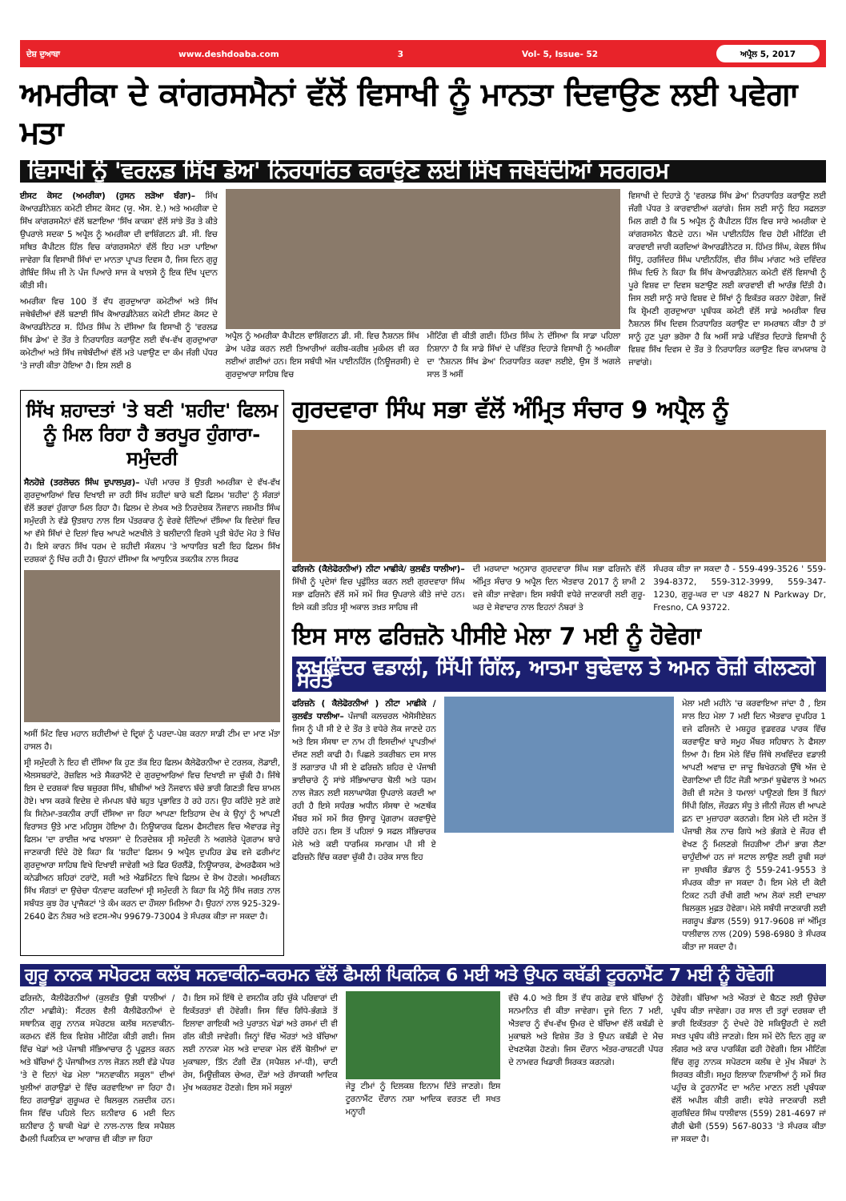ਦੇਸ਼ ਦੁਆਬਾ www.deshdoaba.com 3 Vol- 5, Issue- 52 ਅਪ੍ਰੈਲ 5, 2017
ਅਮਰੀਕਾ ਦੇ ਕਾਂਗਰਸਮੈਨਾਂ ਵੱਲੋਂ ਵਿਸਾਖੀ ਨੂੰ ਮਾਨਤਾ ਦਿਵਾਉਣ ਲਈ ਪਵੇਗਾ ਮਤਾ
ਵਿਸਾਖੀ ਨੂੰ 'ਵਰਲਡ ਸਿੱਖ ਡੇਅ' ਨਿਰਧਾਰਿਤ ਕਰਾਉਣ ਲਈ ਸਿੱਖ ਜਥੇਬੰਦੀਆਂ ਸਰਗਰਮ
ਈਸਟ ਕੋਸਟ (ਅਮਰੀਕਾ) (ਹੁਸਨ ਲੜੋਆ ਬੰਗਾ)– ਸਿੱਖ ਕੋਆਰਡੀਨੇਸ਼ਨ ਕਮੇਟੀ ਈਸਟ ਕੋਸਟ (ਯੂ. ਐਸ. ਏ.) ਅਤੇ ਅਮਰੀਕਾ ਦੇ ਸਿੱਖ ਕਾਂਗਰਸਮੈਨਾਂ ਵੱਲੋਂ ਬਣਾਇਆ 'ਸਿੱਖ ਕਾਕਸ' ਵੱਲੋਂ ਸਾਂਝੇ ਤੌਰ ਤੇ ਕੀਤੇ ਉਪਰਾਲੇ ਸਦਕਾ 5 ਅਪ੍ਰੈਲ ਨੂੰ ਅਮਰੀਕਾ ਦੀ ਵਾਸ਼ਿੰਗਟਨ ਡੀ. ਸੀ. ਵਿਚ ਸਥਿਤ ਕੈਪੀਟਲ ਹਿੱਲ ਵਿਚ ਕਾਂਗਰਸਮੈਨਾਂ ਵੱਲੋਂ ਇਹ ਮਤਾ ਪਾਇਆ ਜਾਵੇਗਾ ਕਿ ਵਿਸਾਖੀ ਸਿੱਖਾਂ ਦਾ ਮਾਨਤਾ ਪ੍ਰਾਪਤ ਦਿਵਸ ਹੈ, ਜਿਸ ਦਿਨ ਗੁਰੂ ਗੋਬਿੰਦ ਸਿੰਘ ਜੀ ਨੇ ਪੰਜ ਪਿਆਰੇ ਸਾਜ ਕੇ ਖਾਲਸੇ ਨੂੰ ਇਕ ਦਿੱਖ ਪ੍ਰਦਾਨ ਕੀਤੀ ਸੀ।
ਅਮਰੀਕਾ ਵਿਚ 100 ਤੋਂ ਵੱਧ ਗੁਰਦੁਆਰਾ ਕਮੇਟੀਆਂ ਅਤੇ ਸਿੱਖ ਜਥੇਬੰਦੀਆਂ ਵੱਲੋਂ ਬਣਾਈ ਸਿੱਖ ਕੋਆਰਡੀਨੇਸ਼ਨ ਕਮੇਟੀ ਈਸਟ ਕੋਸਟ ਦੇ ਕੋਆਰਡੀਨੇਟਰ ਸ. ਹਿੰਮਤ ਸਿੰਘ ਨੇ ਦੱਸਿਆ ਕਿ ਵਿਸਾਖੀ ਨੂੰ 'ਵਰਲਡ ਸਿੱਖ ਡੇਅ' ਦੇ ਤੌਰ ਤੇ ਨਿਰਧਾਰਿਤ ਕਰਾਉਣ ਲਈ ਵੱਖ-ਵੱਖ ਗੁਰਦੁਆਰਾ ਕਮੇਟੀਆਂ ਅਤੇ ਸਿੱਖ ਜਥੇਬੰਦੀਆਂ ਵੱਲੋਂ ਮਤੇ ਪਵਾਉਣ ਦਾ ਕੰਮ ਜੰਗੀ ਪੱਧਰ 'ਤੇ ਜਾਰੀ ਕੀਤਾ ਹੋਇਆ ਹੈ। ਇਸ ਲਈ 8
ਅਪ੍ਰੈਲ ਨੂੰ ਅਮਰੀਕਾ ਕੈਪੀਟਲ ਵਾਸ਼ਿੰਗਟਨ ਡੀ. ਸੀ. ਵਿਚ ਨੈਸ਼ਨਲ ਸਿੱਖ ਡੇਅ ਪਰੇਡ ਕਰਨ ਲਈ ਤਿਆਰੀਆਂ ਕਰੀਬ-ਕਰੀਬ ਮੁਕੰਮਲ ਵੀ ਕਰ ਲਈਆਂ ਗਈਆਂ ਹਨ। ਇਸ ਸਬੰਧੀ ਅੱਜ ਪਾਈਨਹਿੱਲ (ਨਿਊਜਰਸੀ) ਦੇ ਗੁਰਦੁਆਰਾ ਸਾਹਿਬ ਵਿਚ
ਮੀਟਿੰਗ ਵੀ ਕੀਤੀ ਗਈ। ਹਿੰਮਤ ਸਿੰਘ ਨੇ ਦੱਸਿਆ ਕਿ ਸਾਡਾ ਪਹਿਲਾ ਨਿਸ਼ਾਨਾ ਹੈ ਕਿ ਸਾਡੇ ਸਿੱਖਾਂ ਦੇ ਪਵਿੱਤਰ ਦਿਹਾੜੇ ਵਿਸਾਖੀ ਨੂੰ ਅਮਰੀਕਾ ਦਾ 'ਨੈਸ਼ਨਲ ਸਿੱਖ ਡੇਅ' ਨਿਰਧਾਰਿਤ ਕਰਵਾ ਲਈਏ, ਉਸ ਤੋਂ ਅਗਲੇ ਸਾਲ ਤੋਂ ਅਸੀਂ
ਵਿਸਾਖੀ ਦੇ ਦਿਹਾੜੇ ਨੂੰ 'ਵਰਲਡ ਸਿੱਖ ਡੇਅ' ਨਿਰਧਾਰਿਤ ਕਰਾਉਣ ਲਈ ਜੰਗੀ ਪੱਧਰ ਤੇ ਕਾਰਵਾਈਆਂ ਕਰਾਂਗੇ। ਜਿਸ ਲਈ ਸਾਨੂੰ ਇਹ ਸਫਲਤਾ ਮਿਲ ਗਈ ਹੈ ਕਿ 5 ਅਪ੍ਰੈਲ ਨੂੰ ਕੈਪੀਟਲ ਹਿੱਲ ਵਿਚ ਸਾਰੇ ਅਮਰੀਕਾ ਦੇ ਕਾਂਗਰਸਮੈਨ ਬੈਠਦੇ ਹਨ। ਅੱਜ ਪਾਈਨਹਿੱਲ ਵਿਚ ਹੋਈ ਮੀਟਿੰਗ ਦੀ ਕਾਰਵਾਈ ਜਾਰੀ ਕਰਦਿਆਂ ਕੋਆਰਡੀਨੇਟਰ ਸ. ਹਿੰਮਤ ਸਿੰਘ, ਕੇਵਲ ਸਿੰਘ ਸਿੱਧੂ, ਹਰਜਿੰਦਰ ਸਿੰਘ ਪਾਈਨਹਿੱਲ, ਵੀਰ ਸਿੰਘ ਮਾਂਗਟ ਅਤੇ ਦਵਿੰਦਰ ਸਿੰਘ ਦਿਓ ਨੇ ਕਿਹਾ ਕਿ ਸਿੱਖ ਕੋਆਰਡੀਨੇਸ਼ਨ ਕਮੇਟੀ ਵੱਲੋਂ ਵਿਸਾਖੀ ਨੂੰ ਪੂਰੇ ਵਿਸ਼ਵ ਦਾ ਦਿਵਸ ਬਣਾਉਣ ਲਈ ਕਾਰਵਾਈ ਵੀ ਆਰੰਭ ਦਿੱਤੀ ਹੈ। ਜਿਸ ਲਈ ਸਾਨੂੰ ਸਾਰੇ ਵਿਸ਼ਵ ਦੇ ਸਿੱਖਾਂ ਨੂੰ ਇਕੱਤਰ ਕਰਨਾ ਹੋਵੇਗਾ, ਜਿਵੇਂ ਕਿ ਸ਼੍ਰੋਮਣੀ ਗੁਰਦੁਆਰਾ ਪ੍ਰਬੰਧਕ ਕਮੇਟੀ ਵੱਲੋਂ ਸਾਡੇ ਅਮਰੀਕਾ ਵਿਚ ਨੈਸ਼ਨਲ ਸਿੱਖ ਦਿਵਸ ਨਿਰਧਾਰਿਤ ਕਰਾਉਣ ਦਾ ਸਮਰਥਨ ਕੀਤਾ ਹੈ ਤਾਂ ਸਾਨੂੰ ਹੁਣ ਪੂਰਾ ਭਰੋਸਾ ਹੈ ਕਿ ਅਸੀਂ ਸਾਡੇ ਪਵਿੱਤਰ ਦਿਹਾੜੇ ਵਿਸਾਖੀ ਨੂੰ ਵਿਸ਼ਵ ਸਿੱਖ ਦਿਵਸ ਦੇ ਤੌਰ ਤੇ ਨਿਰਧਾਰਿਤ ਕਰਾਉਣ ਵਿਚ ਕਾਮਯਾਬ ਹੋ ਜਾਵਾਂਗੇ।
ਸਿੱਖ ਸ਼ਹਾਦਤਾਂ 'ਤੇ ਬਣੀ 'ਸ਼ਹੀਦ' ਫਿਲਮ ਨੂੰ ਮਿਲ ਰਿਹਾ ਹੈ ਭਰਪੂਰ ਹੁੰਗਾਰਾ- ਸਮੁੰਦਰੀ
ਸੈਨਹੋਜ਼ੇ (ਤਰਲੋਚਨ ਸਿੰਘ ਦੁਪਾਲਪੁਰ)– ਪੱਚੀ ਮਾਰਚ ਤੋਂ ਉਤਰੀ ਅਮਰੀਕਾ ਦੇ ਵੱਖ-ਵੱਖ ਗੁਰਦੁਆਰਿਆਂ ਵਿਚ ਦਿਖਾਈ ਜਾ ਰਹੀ ਸਿੱਖ ਸ਼ਹੀਦਾਂ ਬਾਰੇ ਬਣੀ ਫਿਲਮ 'ਸ਼ਹੀਦ' ਨੂੰ ਸੰਗਤਾਂ ਵੱਲੋਂ ਭਰਵਾਂ ਹੁੰਗਾਰਾ ਮਿਲ ਰਿਹਾ ਹੈ। ਫਿਲਮ ਦੇ ਲੇਖਕ ਅਤੇ ਨਿਰਦੇਸ਼ਕ ਨੌਜਵਾਨ ਜਸ਼ਮੀਤ ਸਿੰਘ ਸਮੁੰਦਰੀ ਨੇ ਵੱਡੇ ਉਤਸ਼ਾਹ ਨਾਲ ਇਸ ਪੱਤਰਕਾਰ ਨੂੰ ਵੇਰਵੇ ਦਿੰਦਿਆਂ ਦੱਸਿਆ ਕਿ ਵਿਦੇਸ਼ਾਂ ਵਿਚ ਆ ਵੱਸੇ ਸਿੱਖਾਂ ਦੇ ਦਿਲਾਂ ਵਿਚ ਆਪਣੇ ਅਣਖੀਲੇ ਤੇ ਬਲੀਦਾਨੀ ਵਿਰਸੇ ਪ੍ਰਤੀ ਬੇਹੱਦ ਮੋਹ ਤੇ ਖਿੱਚ ਹੈ। ਇਸੇ ਕਾਰਨ ਸਿੱਖ ਧਰਮ ਦੇ ਸ਼ਹੀਦੀ ਸੰਕਲਪ 'ਤੇ ਆਧਾਰਿਤ ਬਣੀ ਇਹ ਫਿਲਮ ਸਿੱਖ ਦਰਸ਼ਕਾਂ ਨੂੰ ਖਿੱਚ ਰਹੀ ਹੈ। ਉਹਨਾਂ ਦੱਸਿਆ ਕਿ ਆਧੁਨਿਕ ਤਕਨੀਕ ਨਾਲ ਸਿਰਫ
ਅਸੀਂ ਮਿੰਟ ਵਿਚ ਮਹਾਨ ਸ਼ਹੀਦੀਆਂ ਦੇ ਦ੍ਰਿਸ਼ਾਂ ਨੂੰ ਪਰਦਾ-ਪੇਸ਼ ਕਰਨਾ ਸਾਡੀ ਟੀਮ ਦਾ ਮਾਣ ਮੱਤਾ ਹਾਸਲ ਹੈ।
ਸ੍ਰੀ ਸਮੁੰਦਰੀ ਨੇ ਇਹ ਵੀ ਦੱਸਿਆ ਕਿ ਹੁਣ ਤੱਕ ਇਹ ਫਿਲਮ ਕੈਲੇਫੋਰਨੀਆ ਦੇ ਟਰਲਕ, ਲੋਡਾਈ, ਐਲਸਬਰਾਂਟੇ, ਰੋਜ਼ਵਿਲ ਅਤੇ ਸੈਕਰਾਮੈਂਟੋ ਦੇ ਗੁਰਦੁਆਰਿਆਂ ਵਿਚ ਦਿਖਾਈ ਜਾ ਚੁੱਕੀ ਹੈ। ਜਿੱਥੇ ਇਸ ਦੇ ਦਰਸ਼ਕਾਂ ਵਿਚ ਬਜ਼ੁਰਗ ਸਿੱਖ, ਬੀਬੀਆਂ ਅਤੇ ਨੌਜਵਾਨ ਬੱਚੇ ਭਾਰੀ ਗਿਣਤੀ ਵਿਚ ਸ਼ਾਮਲ ਹੋਏ। ਖਾਸ ਕਰਕੇ ਵਿਦੇਸ਼ ਦੇ ਜੰਮਪਲ ਬੱਚੇ ਬਹੁਤ ਪ੍ਰਭਾਵਿਤ ਹੋ ਰਹੇ ਹਨ। ਉਹ ਕਹਿੰਦੇ ਸੁਣੇ ਗਏ ਕਿ ਸਿਨੇਮਾ-ਤਕਨੀਕ ਰਾਹੀਂ ਦੱਸਿਆ ਜਾ ਰਿਹਾ ਆਪਣਾ ਇਤਿਹਾਸ ਦੇਖ ਕੇ ਉਨ੍ਹਾਂ ਨੂੰ ਆਪਣੀ ਵਿਰਾਸਤ ਉਤੇ ਮਾਣ ਮਹਿਸੂਸ ਹੋਇਆ ਹੈ। ਨਿਊਯਾਰਕ ਫਿਲਮ ਫੈਸਟੀਵਲ ਵਿਚ ਐਵਾਰਡ ਜੇਤੂ ਫਿਲਮ 'ਦਾ ਰਾਈਜ਼ ਆਫ ਖਾਲਸਾ' ਦੇ ਨਿਰਦੇਸ਼ਕ ਸ੍ਰੀ ਸਮੁੰਦਰੀ ਨੇ ਅਗਲੇਰੇ ਪ੍ਰੋਗਰਾਮ ਬਾਰੇ ਜਾਣਕਾਰੀ ਦਿੰਦੇ ਹੋਏ ਕਿਹਾ ਕਿ 'ਸ਼ਹੀਦ' ਫਿਲਮ 9 ਅਪ੍ਰੈਲ ਦੁਪਹਿਰ ਡੇਢ ਵਜੇ ਫਰੀਮਾਂਟ ਗੁਰਦੁਆਰਾ ਸਾਹਿਬ ਵਿਖੇ ਦਿਖਾਈ ਜਾਵੇਗੀ ਅਤੇ ਫਿਰ ਓਰਲੈਂਡੋ, ਨਿਊਯਾਰਕ, ਫੇਅਰਫੈਕਸ ਅਤੇ ਕਨੇਡੀਅਨ ਸ਼ਹਿਰਾਂ ਟਰਾਂਟੋ, ਸਰੀ ਅਤੇ ਐਡਮਿੰਟਨ ਵਿਖੇ ਫਿਲਮ ਦੇ ਸ਼ੋਅ ਹੋਣਗੇ। ਅਮਰੀਕਨ ਸਿੱਖ ਸੰਗਤਾਂ ਦਾ ਉਚੇਚਾ ਧੰਨਵਾਦ ਕਰਦਿਆਂ ਸ੍ਰੀ ਸਮੁੰਦਰੀ ਨੇ ਕਿਹਾ ਕਿ ਮੈਨੂੰ ਸਿੱਖ ਜਗਤ ਨਾਲ ਸਬੰਧਤ ਕੁਝ ਹੋਰ ਪ੍ਰਾਜੈਕਟਾਂ 'ਤੇ ਕੰਮ ਕਰਨ ਦਾ ਹੌਸਲਾ ਮਿਲਿਆ ਹੈ। ਉਹਨਾਂ ਨਾਲ 925-329-2640 ਫੋਨ ਨੰਬਰ ਅਤੇ ਵਟਸ-ਐਪ 99679-73004 ਤੇ ਸੰਪਰਕ ਕੀਤਾ ਜਾ ਸਕਦਾ ਹੈ।
ਗੁਰਦਵਾਰਾ ਸਿੰਘ ਸਭਾ ਵੱਲੋਂ ਅੰਮ੍ਰਿਤ ਸੰਚਾਰ 9 ਅਪ੍ਰੈਲ ਨੂੰ
ਫਰਿਜਨੋ (ਕੈਲੇਫੋਰਨੀਆਂ) ਨੀਟਾ ਮਾਛੀਕੇ/ ਕੁਲਵੰਤ ਧਾਲੀਆ)– ਸਿੱਖੀ ਨੂੰ ਪ੍ਰਦੇਸਾਂ ਵਿਚ ਪ੍ਰਫੁੱਲਿਤ ਕਰਨ ਲਈ ਗੁਰਦਵਾਰਾ ਸਿੰਘ ਸਭਾ ਫਰਿਜਨੋ ਵੱਲੋਂ ਸਮੇਂ ਸਮੇਂ ਸਿਰ ਉਪਰਾਲੇ ਕੀਤੇ ਜਾਂਦੇ ਹਨ। ਇਸੇ ਕੜੀ ਤਹਿਤ ਸ੍ਰੀ ਅਕਾਲ ਤਖ਼ਤ ਸਾਹਿਬ ਜੀ
ਦੀ ਮਰਯਾਦਾ ਅਨੁਸਾਰ ਗੁਰਦਵਾਰਾ ਸਿੰਘ ਸਭਾ ਫਰਿਜਨੋ ਵੱਲੋਂ ਅੰਮ੍ਰਿਤ ਸੰਚਾਰ 9 ਅਪ੍ਰੈਲ ਦਿਨ ਐਤਵਾਰ 2017 ਨੂੰ ਸ਼ਾਮੀ 2 ਵਜੇ ਕੀਤਾ ਜਾਵੇਗਾ। ਇਸ ਸਬੰਧੀ ਵਧੇਰੇ ਜਾਣਕਾਰੀ ਲਈ ਗੁਰੂ-ਘਰ ਦੇ ਸੇਵਾਦਾਰ ਨਾਲ ਇਹਨਾਂ ਨੰਬਰਾਂ ਤੇ
ਸੰਪਰਕ ਕੀਤਾ ਜਾ ਸਕਦਾ ਹੈ - 559-499-3526 ' 559-394-8372, 559-312-3999, 559-347-1230, ਗੁਰੂ-ਘਰ ਦਾ ਪਤਾ 4827 N Parkway Dr, Fresno, CA 93722.
ਇਸ ਸਾਲ ਫਰਿਜ਼ਨੋ ਪੀਸੀਏ ਮੇਲਾ 7 ਮਈ ਨੂੰ ਹੋਵੇਗਾ
ਲਖਵਿੰਦਰ ਵਡਾਲੀ, ਸਿੱਪੀ ਗਿੱਲ, ਆਤਮਾ ਬੁਢੇਵਾਲ ਤੇ ਅਮਨ ਰੋਜ਼ੀ ਕੀਲਣਗੇ ਸਰੋਤੇ
ਫਰਿਜ਼ਨੋ ( ਕੈਲੇਫੋਰਨੀਆਂ ) ਨੀਟਾ ਮਾਛੀਕੇ / ਕੁਲਵੰਤ ਧਾਲੀਆ– ਪੰਜਾਬੀ ਕਲਚਰਲ ਐਸੋਸੀਏਸ਼ਨ ਜਿਸ ਨੂੰ ਪੀ ਸੀ ਏ ਦੇ ਤੌਰ ਤੇ ਵਧੇਰੇ ਲੋਕ ਜਾਣਦੇ ਹਨ ਅਤੇ ਇਸ ਸੰਸਥਾ ਦਾ ਨਾਮ ਹੀ ਇਸਦੀਆਂ ਪ੍ਰਾਪਤੀਆਂ ਦੱਸਣ ਲਈ ਕਾਫੀ ਹੈ। ਪਿਛਲੇ ਤਕਰੀਬਨ ਦਸ ਸਾਲ ਤੋਂ ਲਗਾਤਾਰ ਪੀ ਸੀ ਏ ਫਰਿਜ਼ਨੋ ਸ਼ਹਿਰ ਦੇ ਪੰਜਾਬੀ ਭਾਈਚਾਰੇ ਨੂੰ ਸਾਂਝੇ ਸੱਭਿਆਚਾਰ ਬੋਲੀ ਅਤੇ ਧਰਮ ਨਾਲ ਜੋੜਨ ਲਈ ਸਲਾਘਾਯੋਗ ਉਪਰਾਲੇ ਕਰਦੀ ਆ ਰਹੀ ਹੈ ਇਸੇ ਸਧੰਰਭ ਅਧੀਨ ਸੰਸਥਾ ਦੇ ਅਣਥੱਕ ਮੈਂਬਰ ਸਮੇਂ ਸਮੇਂ ਸਿਰ ਉਸਾਰੂ ਪ੍ਰੋਗਰਾਮ ਕਰਵਾਉਦੇ ਰਹਿੰਦੇ ਹਨ। ਇਸ ਤੋਂ ਪਹਿਲਾਂ 9 ਸਫਲ ਸੱਭਿਚਾਰਕ ਮੇਲੇ ਅਤੇ ਕਈ ਧਾਰਮਿਕ ਸਮਾਗਮ ਪੀ ਸੀ ਏ ਫਰਿਜ਼ਨੋ ਵਿੱਚ ਕਰਵਾ ਚੁੱਕੀ ਹੈ। ਹਰੇਕ ਸਾਲ ਇਹ
ਮੇਲਾ ਮਈ ਮਹੀਨੇ 'ਚ ਕਰਵਾਇਆ ਜਾਂਦਾ ਹੈ , ਇਸ ਸਾਲ ਇਹ ਮੇਲਾ 7 ਮਈ ਦਿਨ ਐਤਵਾਰ ਦੁਪਹਿਰ 1 ਵਜੇ ਫਰਿਜਨੋ ਦੇ ਮਸ਼ਹੂਰ ਵੁਡਵਰਡ ਪਾਰਕ ਵਿੱਚ ਕਰਵਾਉਣ ਬਾਰੇ ਸਮੂਹ ਮੈਂਬਰ ਸਹਿਬਾਨ ਨੇ ਫੈਸਲਾ ਲਿਆ ਹੈ। ਇਸ ਮੇਲੇ ਵਿੱਚ ਜਿੱਥੇ ਲਖਵਿੰਦਰ ਵਡਾਲੀ ਆਪਣੀ ਅਵਾਜ਼ ਦਾ ਜਾਦੂ ਬਿਖੇਰਨਗੇ ਉੱਥੇ ਅੱਜ ਦੇ ਦੋਗਾਣਿਆ ਦੀ ਹਿੱਟ ਜੋੜੀ ਆਤਮਾਂ ਬੁਢੇਵਾਲ ਤੇ ਅਮਨ ਰੋਜ਼ੀ ਵੀ ਸਟੇਜ ਤੇ ਧਮਾਲਾਂ ਪਾਉਣਗੇ ਇਸ ਤੋਂ ਬਿਨਾਂ ਸਿੱਪੀ ਗਿੱਲ, ਜੌਰਡਨ ਸੰਧੂ ਤੇ ਜੀਨੀ ਜੌਹਲ ਵੀ ਆਪਣੇ ਫ਼ਨ ਦਾ ਮੁਜ਼ਾਹਰਾ ਕਰਨਗੇ। ਇਸ ਮੇਲੇ ਦੀ ਸਟੇਜ ਤੋਂ ਪੰਜਾਬੀ ਲੋਕ ਨਾਚ ਗਿਧੇ ਅਤੇ ਭੰਗੜੇ ਦੇ ਜੌਹਰ ਵੀ ਵੇਖਣ ਨੂੰ ਮਿਲਣਗੇ ਜਿਹੜੀਆ ਟੀਮਾਂ ਭਾਗ ਲੈਣਾ ਚਾਹੁੰਦੀਆਂ ਹਨ ਜਾਂ ਸਟਾਲ ਲਾਉਣ ਲਈ ਰੂਬੀ ਸਰਾਂ ਜਾ ਸੁਖਬੀਰ ਭੰਡਾਲ ਨੂੰ 559-241-9553 ਤੇ ਸੰਪਰਕ ਕੀਤਾ ਜਾ ਸਕਦਾ ਹੈ। ਇਸ ਮੇਲੇ ਦੀ ਕੋਈ ਟਿਕਟ ਨਹੀ ਰੱਖੀ ਗਈ ਆਮ ਲੋਕਾਂ ਲਈ ਦਾਖਲਾ ਬਿਲਕੁਲ ਮੁਫ਼ਤ ਹੋਵੇਗਾ। ਮੇਲੇ ਸਬੰਧੀ ਜਾਣਕਾਰੀ ਲਈ ਜਗਰੂਪ ਭੰਡਾਲ (559) 917-9608 ਜਾਂ ਅੰਮ੍ਰਿਤ ਧਾਲੀਵਾਲ ਨਾਲ (209) 598-6980 ਤੇ ਸੰਪਰਕ ਕੀਤਾ ਜਾ ਸਕਦਾ ਹੈ।
ਗੁਰੂ ਨਾਨਕ ਸਪੋਰਟਸ਼ ਕਲੱਬ ਸਨਵਾਕੀਨ-ਕਰਮਨ ਵੱਲੋਂ ਫੈਮਲੀ ਪਿਕਨਿਕ 6 ਮਈ ਅਤੇ ਉਪਨ ਕਬੱਡੀ ਟੂਰਨਾਮੈਂਟ 7 ਮਈ ਨੂੰ ਹੋਵੇਗੀ
ਫਰਿਜਨੋ, ਕੈਲੀਫੋਰਨੀਆਂ (ਕੁਲਵੰਤ ਉਭੀ ਧਾਲੀਆਂ / ਨੀਟਾ ਮਾਛੀਕੇ): ਸੈਂਟਰਲ ਵੈਲੀ ਕੈਲੀਫੋਰਨੀਆਂ ਦੇ ਸਥਾਨਿਕ ਗੁਰੂ ਨਾਨਕ ਸਪੋਰਟਸ਼ ਕਲੱਬ ਸਨਵਾਕੀਨ- ਕਰਮਨ ਵੱਲੋਂ ਇਕ ਵਿਸ਼ੇਸ਼ ਮੀਟਿੰਗ ਕੀਤੀ ਗਈ। ਜਿਸ ਵਿੱਚ ਖੇਡਾਂ ਅਤੇ ਪੰਜਾਬੀ ਸੱਭਿਆਚਾਰ ਨੂੰ ਪ੍ਰਫੁਲਤ ਕਰਨ ਅਤੇ ਬੱਚਿਆਂ ਨੂੰ ਪੰਜਾਬੀਅਤ ਨਾਲ ਜੋੜਨ ਲਈ ਵੱਡੇ ਪੱਧਰ 'ਤੇ ਦੋ ਦਿਨਾਂ ਖੇਡ ਮੇਲਾ "ਸਨਵਾਕੀਨ ਸਕੂਲ" ਦੀਆਂ ਖੁਲੀਆਂ ਗਰਾਉਡਾਂ ਦੇ ਵਿੱਚ ਕਰਵਾਇਆ ਜਾ ਰਿਹਾ ਹੈ। ਇਹ ਗਰਾਉਡਾਂ ਗੁਰੂਘਰ ਦੇ ਬਿਲਕੁਲ ਨਜ਼ਦੀਕ ਹਨ। ਜਿਸ ਵਿੱਚ ਪਹਿਲੇ ਦਿਨ ਸ਼ਨੀਵਾਰ 6 ਮਈ ਦਿਨ ਸ਼ਨੀਵਾਰ ਨੂੰ ਬਾਕੀ ਖੇਡਾਂ ਦੇ ਨਾਲ-ਨਾਲ ਇਕ ਸਪੈਸ਼ਲ ਫੈਮਲੀ ਪਿਕਨਿਕ ਦਾ ਆਗਾਜ਼ ਵੀ ਕੀਤਾ ਜਾ ਰਿਹਾ
ਹੈ। ਇਸ ਸਮੇਂ ਇੱਥੋ ਦੇ ਵਸਨੀਕ ਰਹਿ ਚੁੱਕੇ ਪਰਿਵਾਰਾਂ ਦੀ ਇਕੱਤਰਤਾਂ ਵੀ ਹੋਵੇਗੀ। ਜਿਸ ਵਿੱਚ ਗਿੱਧੇ-ਭੰਗੜੇ ਤੋਂ ਇਲਾਵਾ ਗਾਇਕੀ ਅਤੇ ਪੁਰਾਤਨ ਖੇਡਾਂ ਅਤੇ ਰਸਮਾਂ ਦੀ ਵੀ ਗੱਲ ਕੀਤੀ ਜਾਵੇਗੀ। ਜਿਨ੍ਹਾਂ ਵਿੱਚ ਔਰਤਾਂ ਅਤੇ ਬੱਚਿਆ ਲਈ ਨਾਨਕਾ ਮੇਲ ਅਤੇ ਦਾਦਕਾ ਮੇਲ ਵੱਲੋਂ ਬੋਲੀਆਂ ਦਾ ਮੁਕਾਬਲਾ, ਤਿੰਨ ਟੰਗੀ ਦੌੜ (ਸਪੈਸ਼ਲ ਮਾਂ-ਧੀ), ਚਾਟੀ ਰੇਸ, ਮਿਊਜ਼ੀਕਲ ਚੇਅਰ, ਦੌੜਾਂ ਅਤੇ ਰੱਸਾਕਸ਼ੀ ਆਦਿਕ ਮੁੱਖ ਅਕਰਸ਼ਣ ਹੋਣਗੇ। ਇਸ ਸਮੇਂ ਸਕੂਲਾਂ
ਜੇਤੂ ਟੀਮਾਂ ਨੂੰ ਦਿਲਕਸ਼ ਇਨਾਮ ਦਿੱਤੇ ਜਾਣਗੇ। ਇਸ ਟੂਰਨਾਮੈਂਟ ਦੌਰਾਨ ਨਸ਼ਾ ਆਦਿਕ ਵਰਤਣ ਦੀ ਸਖਤ ਮਨ੍ਹਾਹੀ
ਵੱਚੋ 4.0 ਅਤੇ ਇਸ ਤੋਂ ਵੱਧ ਗਰੇਡ ਵਾਲੇ ਬੱਚਿਆਂ ਨੂੰ ਸਨਮਾਨਿਤ ਵੀ ਕੀਤਾ ਜਾਵੇਗਾ। ਦੂਜੇ ਦਿਨ 7 ਮਈ, ਐਤਵਾਰ ਨੂੰ ਵੱਖ-ਵੱਖ ਉਮਰ ਦੇ ਬੱਚਿਆ ਵੱਲੋਂ ਕਬੱਡੀ ਦੇ ਮੁਕਾਬਲੇ ਅਤੇ ਵਿਸ਼ੇਸ਼ ਤੌਰ ਤੇ ਉਪਨ ਕਬੱਡੀ ਦੇ ਮੈਚ ਦੇਖਣਯੋਗ ਹੋਣਗੇ। ਜਿਸ ਦੌਰਾਨ ਅੰਤਰ-ਰਾਸ਼ਟਰੀ ਪੱਧਰ ਦੇ ਨਾਮਵਰ ਖਿਡਾਰੀ ਸਿਰਕਤ ਕਰਨਗੇ।
ਹੋਵੇਗੀ। ਬੱਚਿਆ ਅਤੇ ਔਰਤਾਂ ਦੇ ਬੈਠਣ ਲਈ ਉਚੇਚਾ ਪ੍ਰਬੰਧ ਕੀਤਾ ਜਾਵੇਗਾ। ਹਰ ਸਾਲ ਦੀ ਤਰ੍ਹਾਂ ਦਰਸ਼ਕਾ ਦੀ ਭਾਰੀ ਇਕੱਤਰਤਾ ਨੂੰ ਦੇਖਦੇ ਹੋਏ ਸਕਿਊਰਟੀ ਦੇ ਲਈ ਸਖਤ ਪ੍ਰਬੰਧ ਕੀਤੇ ਜਾਣਗੇ। ਇਸ ਸਮੇਂ ਦੋਨੋ ਦਿਨ ਗੁਰੂ ਕਾ ਲੰਗਰ ਅਤੇ ਕਾਰ ਪਾਰਕਿੰਗ ਫਰੀ ਹੋਵੇਗੀ। ਇਸ ਮੀਟਿੰਗ ਵਿੱਚ ਗੁਰੂ ਨਾਨਕ ਸਪੋਰਟਸ ਕਲੱਬ ਦੇ ਮੁੱਖ ਮੈਂਬਰਾਂ ਨੇ ਸਿਰਕਤ ਕੀਤੀ। ਸਮੂਹ ਇਲਾਕਾ ਨਿਵਾਸੀਆਂ ਨੂੰ ਸਮੇਂ ਸਿਰ ਪਹੁੰਚ ਕੇ ਟੂਰਨਾਮੈਂਟ ਦਾ ਅਨੰਦ ਮਾਣਨ ਲਈ ਪ੍ਰਬੰਧਕਾ ਵੱਲੋਂ ਅਪੀਲ ਕੀਤੀ ਗਈ। ਵਧੇਰੇ ਜਾਣਕਾਰੀ ਲਈ ਗੁਰਬਿੰਦਰ ਸਿੰਘ ਧਾਲੀਵਾਲ (559) 281-4697 ਜਾਂ ਗੈਰੀ ਢੇਸੀ (559) 567-8033 'ਤੇ ਸੰਪਰਕ ਕੀਤਾ ਜਾ ਸਕਦਾ ਹੈ।